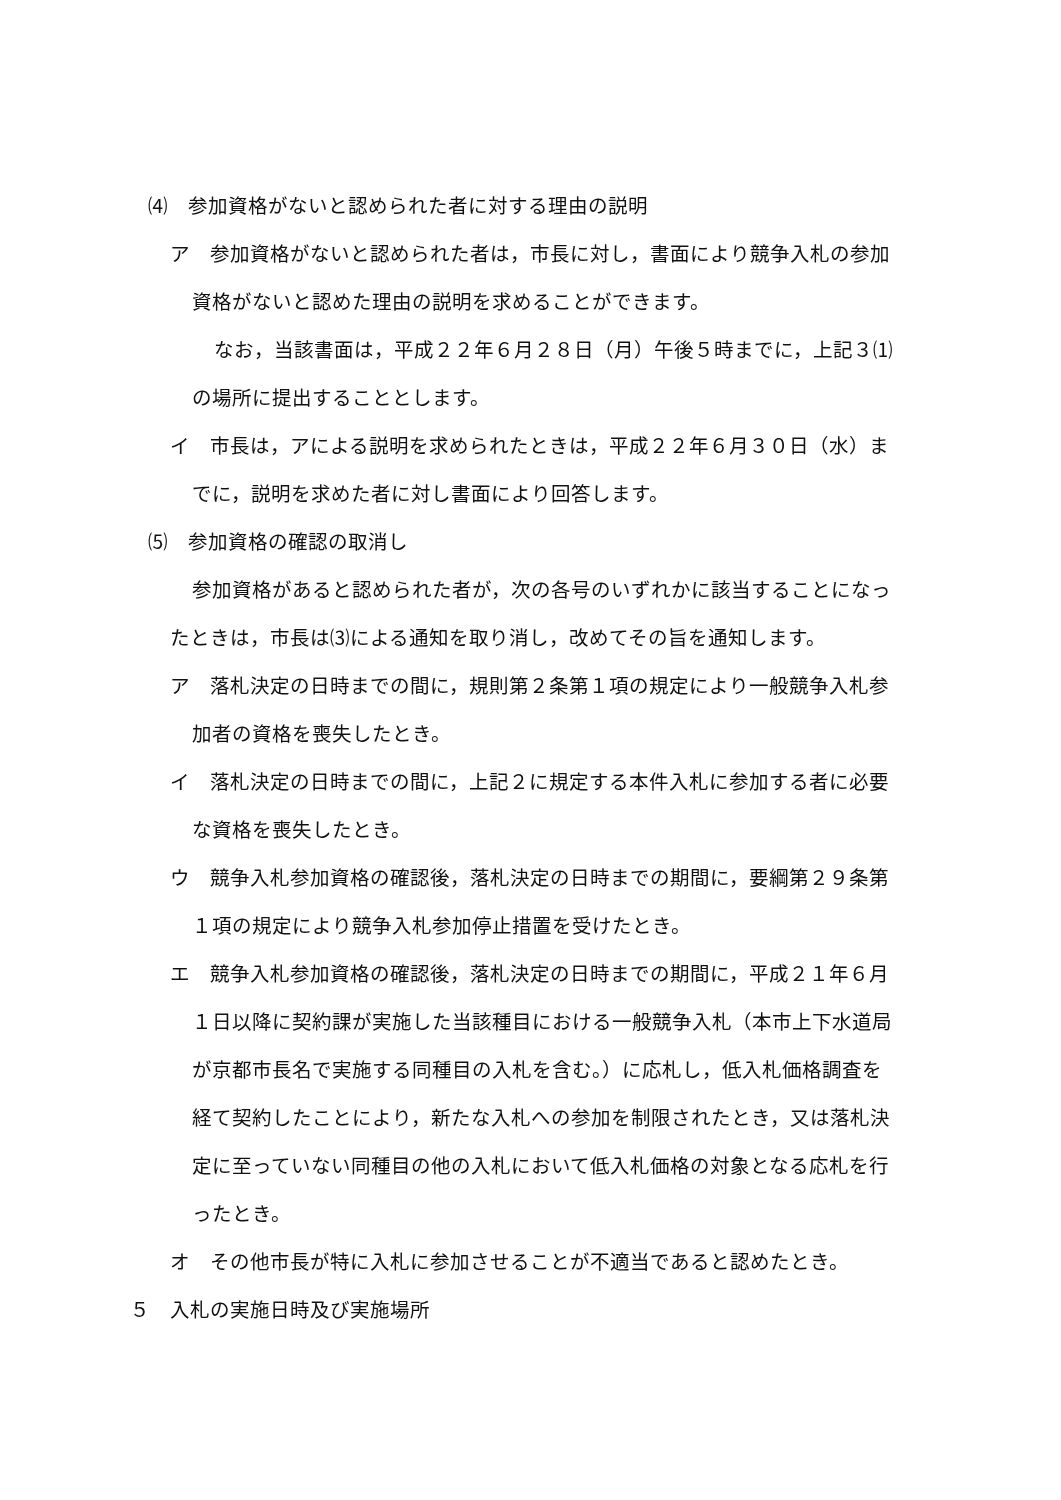⑷　参加資格がないと認められた者に対する理由の説明
ア　参加資格がないと認められた者は，市長に対し，書面により競争入札の参加
資格がないと認めた理由の説明を求めることができます。
なお，当該書面は，平成２２年６月２８日（月）午後５時までに，上記３⑴
の場所に提出することとします。
イ　市長は，アによる説明を求められたときは，平成２２年６月３０日（水）ま
でに，説明を求めた者に対し書面により回答します。
⑸　参加資格の確認の取消し
参加資格があると認められた者が，次の各号のいずれかに該当することになっ
たときは，市長は⑶による通知を取り消し，改めてその旨を通知します。
ア　落札決定の日時までの間に，規則第２条第１項の規定により一般競争入札参
加者の資格を喪失したとき。
イ　落札決定の日時までの間に，上記２に規定する本件入札に参加する者に必要
な資格を喪失したとき。
ウ　競争入札参加資格の確認後，落札決定の日時までの期間に，要綱第２９条第
１項の規定により競争入札参加停止措置を受けたとき。
エ　競争入札参加資格の確認後，落札決定の日時までの期間に，平成２１年６月
１日以降に契約課が実施した当該種目における一般競争入札（本市上下水道局
が京都市長名で実施する同種目の入札を含む。）に応札し，低入札価格調査を
経て契約したことにより，新たな入札への参加を制限されたとき，又は落札決
定に至っていない同種目の他の入札において低入札価格の対象となる応札を行
ったとき。
オ　その他市長が特に入札に参加させることが不適当であると認めたとき。
５　入札の実施日時及び実施場所